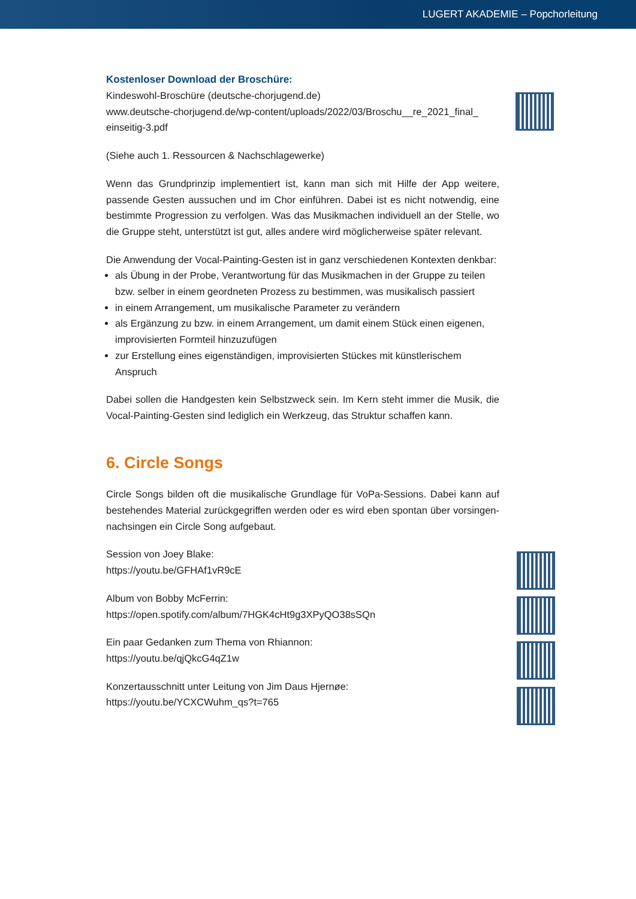LUGERT AKADEMIE – Popchorleitung
Kostenloser Download der Broschüre:
Kindeswohl-Broschüre (deutsche-chorjugend.de)
www.deutsche-chorjugend.de/wp-content/uploads/2022/03/Broschu__re_2021_final_ einseitig-3.pdf
(Siehe auch 1. Ressourcen & Nachschlagewerke)
Wenn das Grundprinzip implementiert ist, kann man sich mit Hilfe der App weitere, passende Gesten aussuchen und im Chor einführen. Dabei ist es nicht notwendig, eine bestimmte Progression zu verfolgen. Was das Musikmachen individuell an der Stelle, wo die Gruppe steht, unterstützt ist gut, alles andere wird möglicherweise später relevant.
Die Anwendung der Vocal-Painting-Gesten ist in ganz verschiedenen Kontexten denkbar:
als Übung in der Probe, Verantwortung für das Musikmachen in der Gruppe zu teilen bzw. selber in einem geordneten Prozess zu bestimmen, was musikalisch passiert
in einem Arrangement, um musikalische Parameter zu verändern
als Ergänzung zu bzw. in einem Arrangement, um damit einem Stück einen eigenen, improvisierten Formteil hinzuzufügen
zur Erstellung eines eigenständigen, improvisierten Stückes mit künstlerischem Anspruch
Dabei sollen die Handgesten kein Selbstzweck sein. Im Kern steht immer die Musik, die Vocal-Painting-Gesten sind lediglich ein Werkzeug, das Struktur schaffen kann.
6. Circle Songs
Circle Songs bilden oft die musikalische Grundlage für VoPa-Sessions. Dabei kann auf bestehendes Material zurückgegriffen werden oder es wird eben spontan über vorsingen-nachsingen ein Circle Song aufgebaut.
Session von Joey Blake:
https://youtu.be/GFHAf1vR9cE
Album von Bobby McFerrin:
https://open.spotify.com/album/7HGK4cHt9g3XPyQO38sSQn
Ein paar Gedanken zum Thema von Rhiannon:
https://youtu.be/qjQkcG4qZ1w
Konzertausschnitt unter Leitung von Jim Daus Hjernøe:
https://youtu.be/YCXCWuhm_qs?t=765